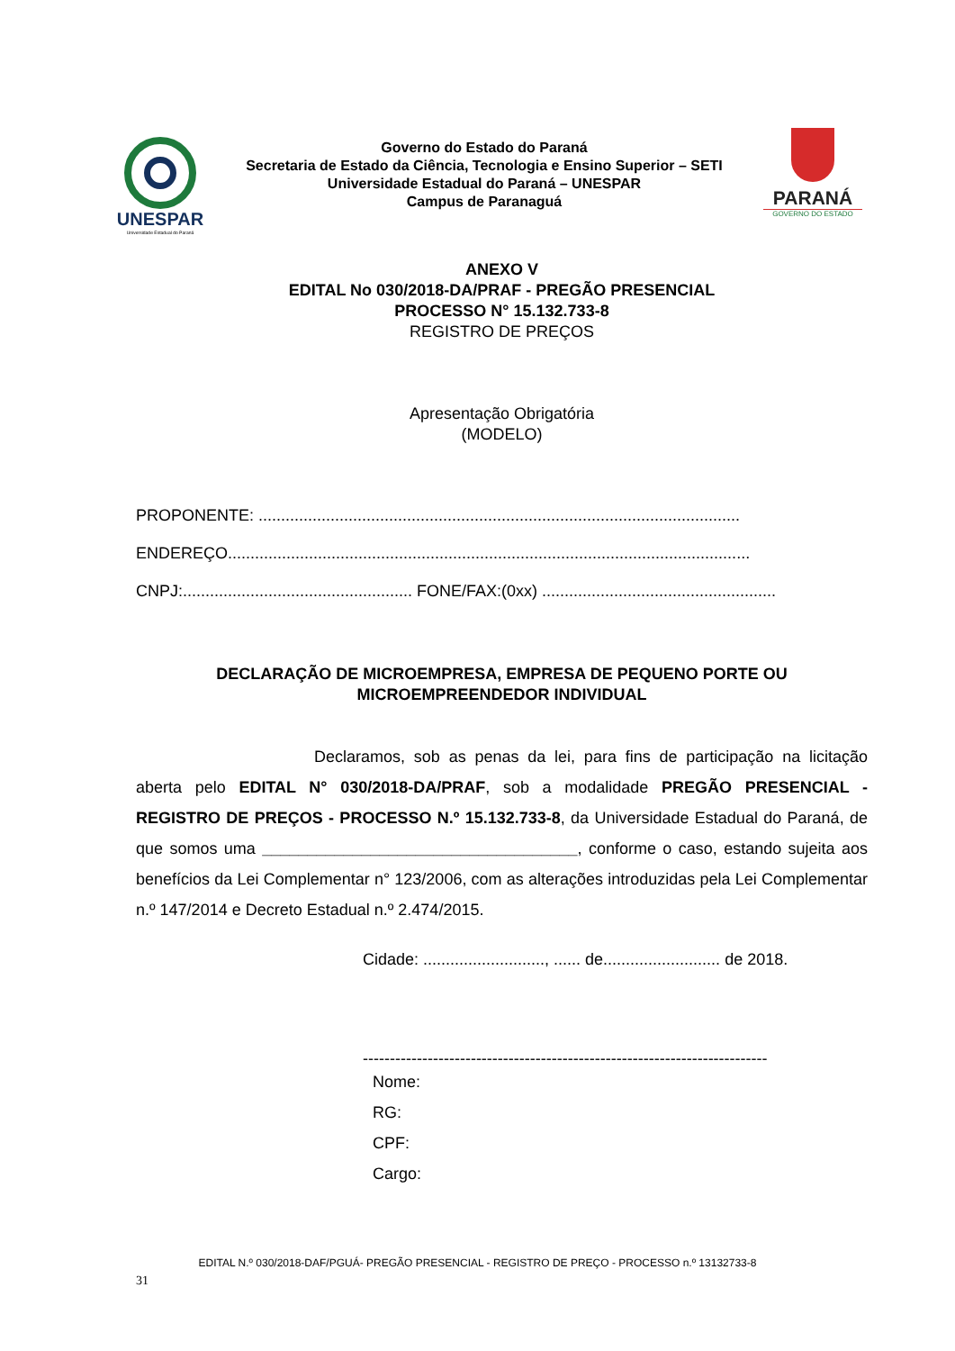UNESPAR
Universidade Estadual do Paraná
Governo do Estado do Paraná
Secretaria de Estado da Ciência, Tecnologia e Ensino Superior – SETI
Universidade Estadual do Paraná – UNESPAR
Campus de Paranaguá
PARANÁ
GOVERNO DO ESTADO
ANEXO V
EDITAL No 030/2018-DA/PRAF - PREGÃO PRESENCIAL
PROCESSO N° 15.132.733-8
REGISTRO DE PREÇOS
Apresentação Obrigatória
(MODELO)
PROPONENTE: ...........................................................................................................
ENDEREÇO....................................................................................................................
CNPJ:................................................... FONE/FAX:(0xx) ....................................................
DECLARAÇÃO DE MICROEMPRESA, EMPRESA DE PEQUENO PORTE OU MICROEMPREENDEDOR INDIVIDUAL
Declaramos, sob as penas da lei, para fins de participação na licitação aberta pelo EDITAL N° 030/2018-DA/PRAF, sob a modalidade PREGÃO PRESENCIAL - REGISTRO DE PREÇOS - PROCESSO N.º 15.132.733-8, da Universidade Estadual do Paraná, de que somos uma ___________________________________, conforme o caso, estando sujeita aos benefícios da Lei Complementar n° 123/2006, com as alterações introduzidas pela Lei Complementar n.º 147/2014 e Decreto Estadual n.º 2.474/2015.
Cidade: ..........................., ...... de.......................... de 2018.
---------------------------------------------------------------------------
Nome:
RG:
CPF:
Cargo:
EDITAL N.º 030/2018-DAF/PGUÁ- PREGÃO PRESENCIAL - REGISTRO DE PREÇO - PROCESSO n.º 13132733-8
31